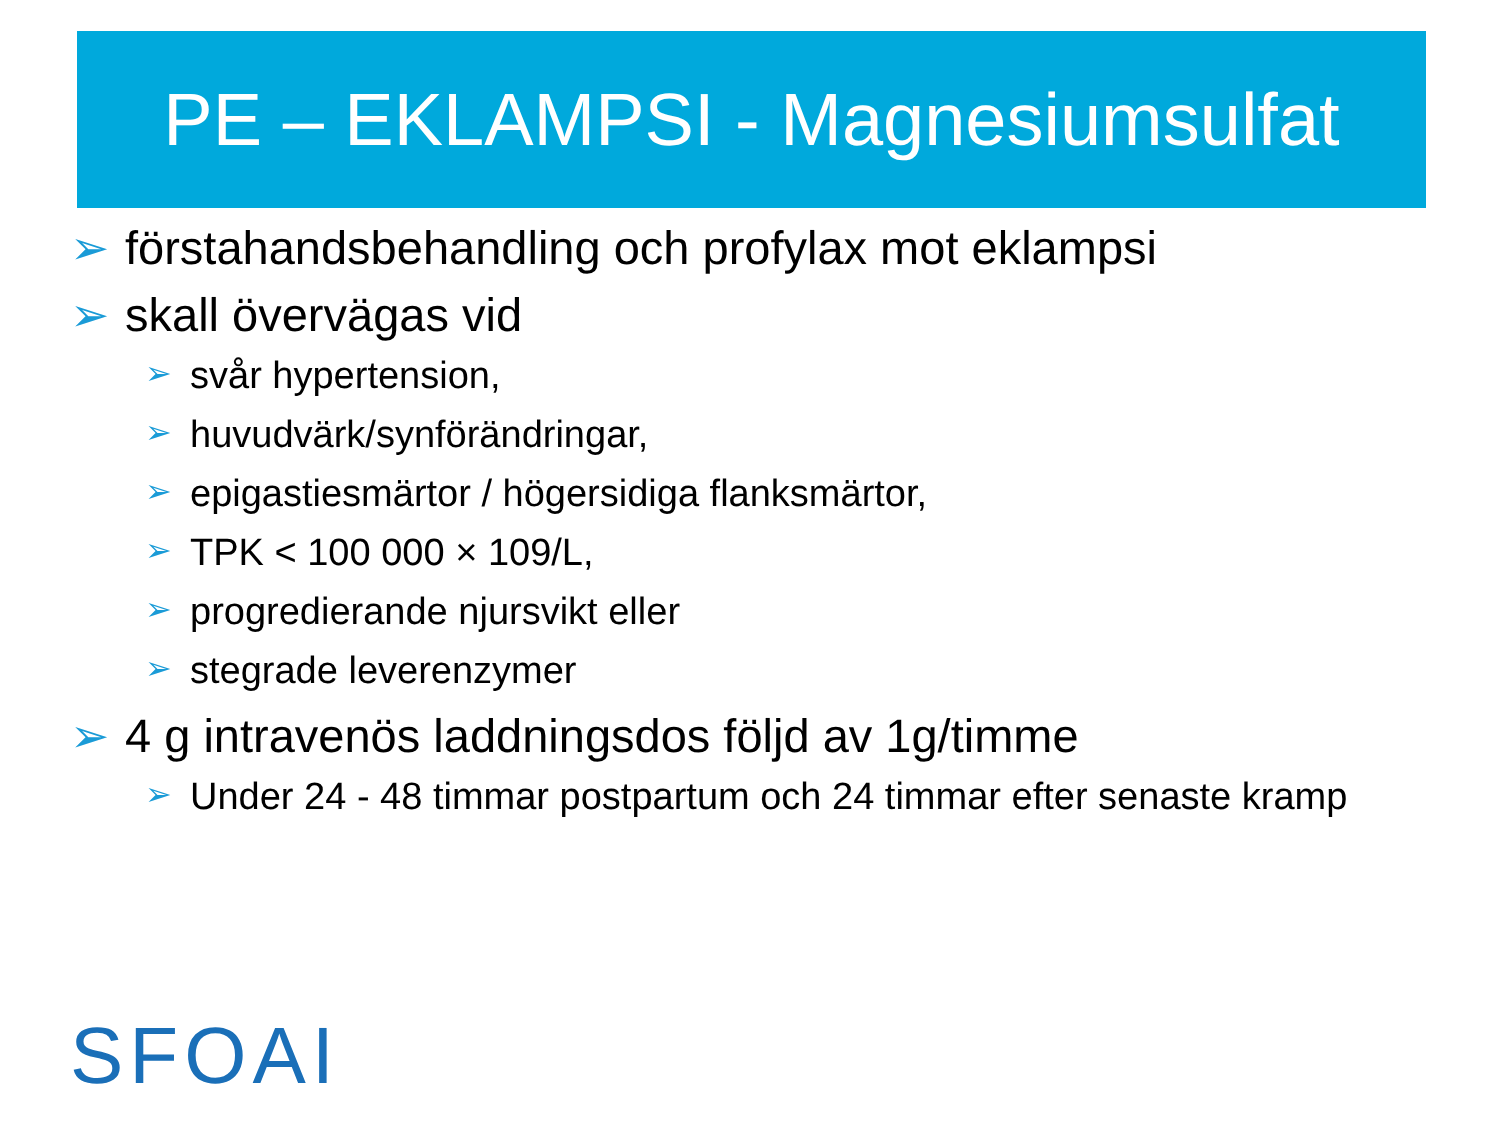PE – EKLAMPSI - Magnesiumsulfat
➢ förstahandsbehandling och profylax mot eklampsi
➢ skall övervägas vid
➢ svår hypertension,
➢ huvudvärk/synförändringar,
➢ epigastiesmärtor / högersidiga flanksmärtor,
➢ TPK < 100 000 × 109/L,
➢ progredierande njursvikt eller
➢ stegrade leverenzymer
➢ 4 g intravenös laddningsdos följd av 1g/timme
➢ Under 24 - 48 timmar postpartum och 24 timmar efter senaste kramp
SFOAI